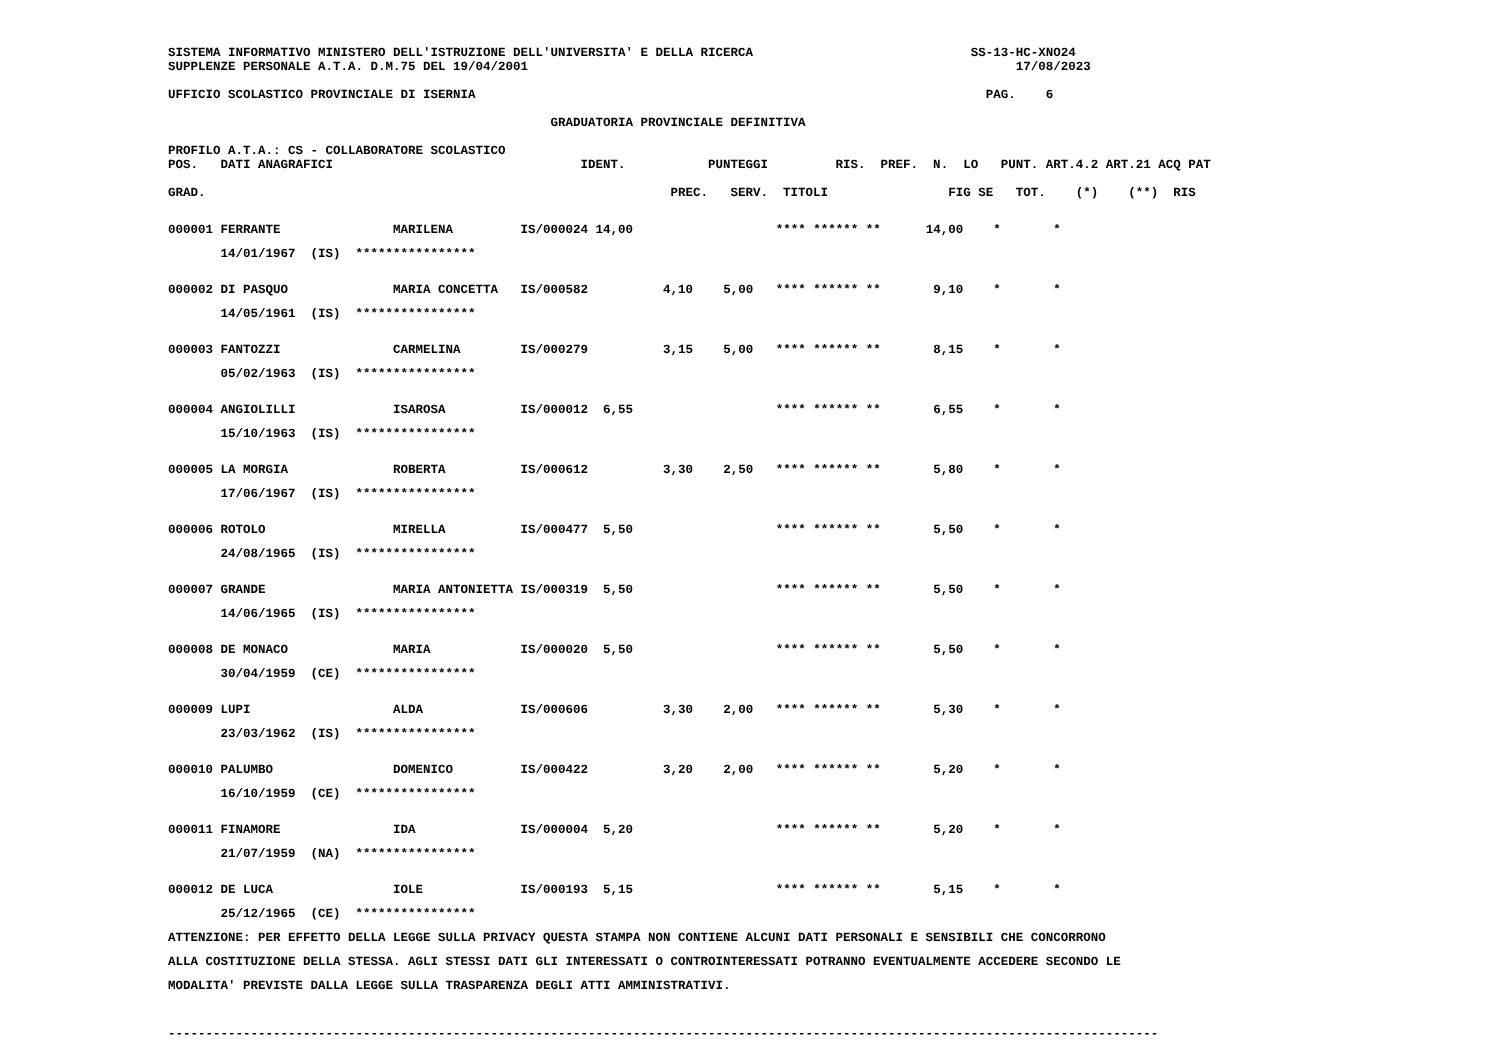SISTEMA INFORMATIVO MINISTERO DELL'ISTRUZIONE DELL'UNIVERSITA' E DELLA RICERCA                             SS-13-HC-XNO24
SUPPLENZE PERSONALE A.T.A. D.M.75 DEL 19/04/2001                                                                 17/08/2023

UFFICIO SCOLASTICO PROVINCIALE DI ISERNIA                                                                    PAG.    6

                                                   GRADUATORIA PROVINCIALE DEFINITIVA

PROFILO A.T.A.: CS - COLLABORATORE SCOLASTICO
POS.   DATI ANAGRAFICI                                 IDENT.           PUNTEGGI         RIS.  PREF.  N.  LO   PUNT. ART.4.2 ART.21 ACQ PAT

GRAD.                                                              PREC.   SERV.  TITOLI                FIG SE   TOT.    (*)    (**)  RIS
| 000001 | FERRANTE | MARILENA | IS/000024 | 14,00 | | | **** | ****** | ** | | 14,00 | * | * |
| | 14/01/1967 (IS) **************** | | | | | | | | | | | | |
| 000002 | DI PASQUO | MARIA CONCETTA | IS/000582 | | 4,10 | 5,00 | **** | ****** | ** | | 9,10 | * | * |
| | 14/05/1961 (IS) **************** | | | | | | | | | | | | |
| 000003 | FANTOZZI | CARMELINA | IS/000279 | | 3,15 | 5,00 | **** | ****** | ** | | 8,15 | * | * |
| | 05/02/1963 (IS) **************** | | | | | | | | | | | | |
| 000004 | ANGIOLILLI | ISAROSA | IS/000012 | 6,55 | | | **** | ****** | ** | | 6,55 | * | * |
| | 15/10/1963 (IS) **************** | | | | | | | | | | | | |
| 000005 | LA MORGIA | ROBERTA | IS/000612 | | 3,30 | 2,50 | **** | ****** | ** | | 5,80 | * | * |
| | 17/06/1967 (IS) **************** | | | | | | | | | | | | |
| 000006 | ROTOLO | MIRELLA | IS/000477 | 5,50 | | | **** | ****** | ** | | 5,50 | * | * |
| | 24/08/1965 (IS) **************** | | | | | | | | | | | | |
| 000007 | GRANDE | MARIA ANTONIETTA | IS/000319 | 5,50 | | | **** | ****** | ** | | 5,50 | * | * |
| | 14/06/1965 (IS) **************** | | | | | | | | | | | | |
| 000008 | DE MONACO | MARIA | IS/000020 | 5,50 | | | **** | ****** | ** | | 5,50 | * | * |
| | 30/04/1959 (CE) **************** | | | | | | | | | | | | |
| 000009 | LUPI | ALDA | IS/000606 | | 3,30 | 2,00 | **** | ****** | ** | | 5,30 | * | * |
| | 23/03/1962 (IS) **************** | | | | | | | | | | | | |
| 000010 | PALUMBO | DOMENICO | IS/000422 | | 3,20 | 2,00 | **** | ****** | ** | | 5,20 | * | * |
| | 16/10/1959 (CE) **************** | | | | | | | | | | | | |
| 000011 | FINAMORE | IDA | IS/000004 | 5,20 | | | **** | ****** | ** | | 5,20 | * | * |
| | 21/07/1959 (NA) **************** | | | | | | | | | | | | |
| 000012 | DE LUCA | IOLE | IS/000193 | 5,15 | | | **** | ****** | ** | | 5,15 | * | * |
| | 25/12/1965 (CE) **************** | | | | | | | | | | | | |
ATTENZIONE: PER EFFETTO DELLA LEGGE SULLA PRIVACY QUESTA STAMPA NON CONTIENE ALCUNI DATI PERSONALI E SENSIBILI CHE CONCORRONO
ALLA COSTITUZIONE DELLA STESSA. AGLI STESSI DATI GLI INTERESSATI O CONTROINTERESSATI POTRANNO EVENTUALMENTE ACCEDERE SECONDO LE
MODALITA' PREVISTE DALLA LEGGE SULLA TRASPARENZA DEGLI ATTI AMMINISTRATIVI.

------------------------------------------------------------------------------------------------------------------------------------